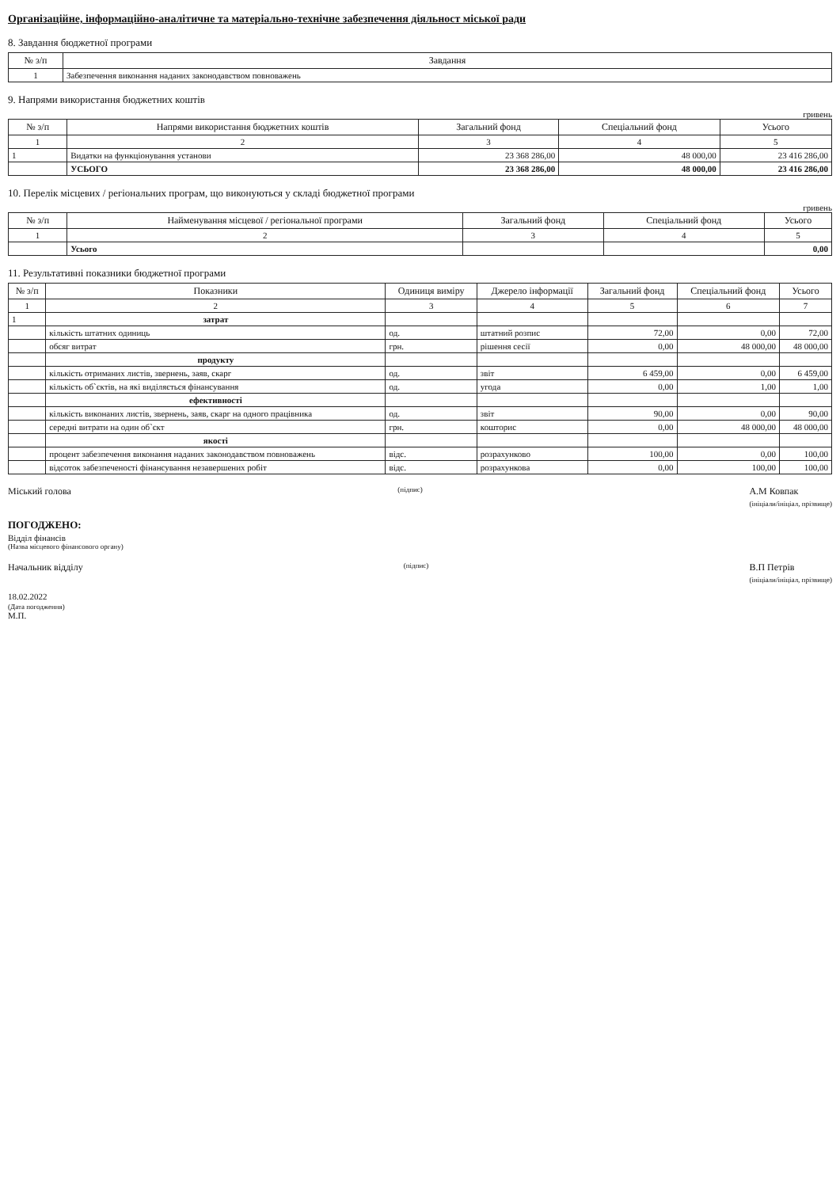Організаційне, інформаційно-аналітичне та матеріально-технічне забезпечення діяльност міської ради
8. Завдання бюджетної програми
| № з/п | Завдання |
| --- | --- |
| 1 | Забезпечення виконання наданих законодавством повноважень |
9. Напрями використання бюджетних коштів
гривень
| № з/п | Напрями використання бюджетних коштів | Загальний фонд | Спеціальний фонд | Усього |
| --- | --- | --- | --- | --- |
| 1 | 2 | 3 | 4 | 5 |
| 1 | Видатки на функціонування установи | 23 368 286,00 | 48 000,00 | 23 416 286,00 |
| | УСЬОГО | 23 368 286,00 | 48 000,00 | 23 416 286,00 |
10. Перелік місцевих / регіональних програм, що виконуються у складі бюджетної програми
гривень
| № з/п | Найменування місцевої / регіональної програми | Загальний фонд | Спеціальний фонд | Усього |
| --- | --- | --- | --- | --- |
| 1 | 2 | 3 | 4 | 5 |
| | Усього | | | 0,00 |
11. Результативні показники бюджетної програми
| № з/п | Показники | Одиниця виміру | Джерело інформації | Загальний фонд | Спеціальний фонд | Усього |
| --- | --- | --- | --- | --- | --- | --- |
| 1 | 2 | 3 | 4 | 5 | 6 | 7 |
| 1 | затрат | | | | | |
| | кількість штатних одиниць | од. | штатний розпис | 72,00 | 0,00 | 72,00 |
| | обсяг витрат | грн. | рішення сесії | 0,00 | 48 000,00 | 48 000,00 |
| | продукту | | | | | |
| | кількість отриманих листів, звернень, заяв, скарг | од. | звіт | 6 459,00 | 0,00 | 6 459,00 |
| | кількість об`єктів, на які виділяється фінансування | од. | угода | 0,00 | 1,00 | 1,00 |
| | ефективності | | | | | |
| | кількість виконаних листів, звернень, заяв, скарг на одного працівника | од. | звіт | 90,00 | 0,00 | 90,00 |
| | середні витрати на один об`єкт | грн. | кошторис | 0,00 | 48 000,00 | 48 000,00 |
| | якості | | | | | |
| | процент забезпечення виконання наданих законодавством повноважень | відс. | розрахунково | 100,00 | 0,00 | 100,00 |
| | відсоток забезпеченості фінансування незавершених робіт | відс. | розрахункова | 0,00 | 100,00 | 100,00 |
Міський голова (підпис) А.М Ковпак
(ініціали/ініціал, прізвище)
ПОГОДЖЕНО:
Відділ фінансів
(Назва місцевого фінансового органу)
Начальник відділу (підпис) В.П Петрів
(ініціали/ініціал, прізвище)
18.02.2022
(Дата погодження)
М.П.